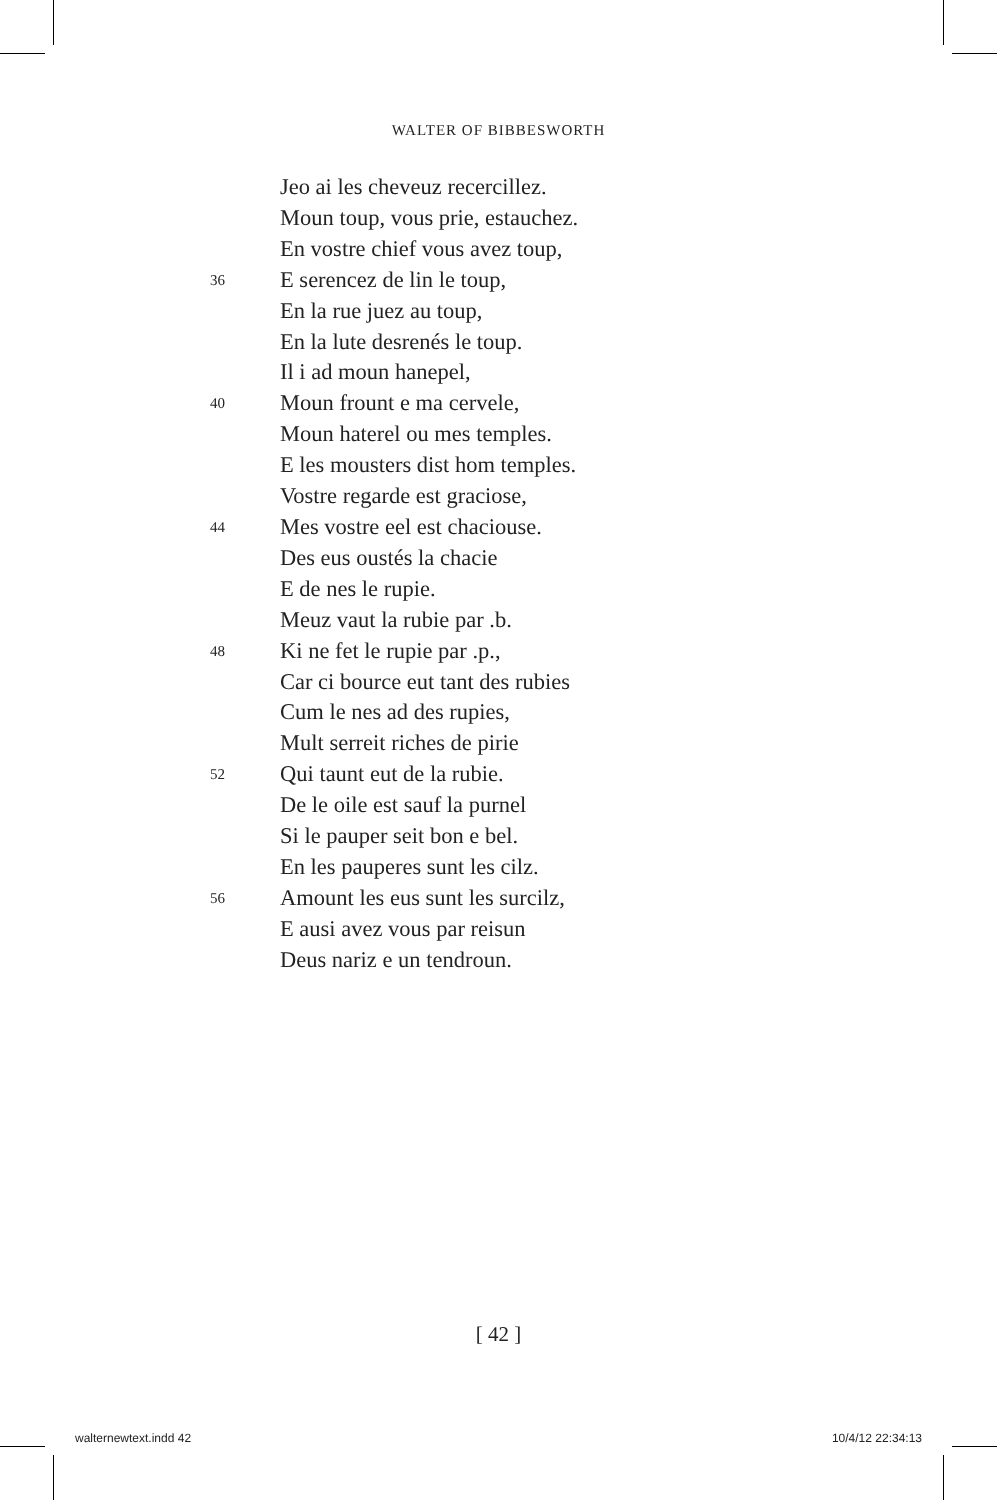WALTER OF BIBBESWORTH
Jeo ai les cheveuz recercillez.
Moun toup, vous prie, estauchez.
En vostre chief vous avez toup,
36 E serencez de lin le toup,
En la rue juez au toup,
En la lute desrenés le toup.
Il i ad moun hanepel,
40 Moun frount e ma cervele,
Moun haterel ou mes temples.
E les mousters dist hom temples.
Vostre regarde est graciose,
44 Mes vostre eel est chaciouse.
Des eus oustés la chacie
E de nes le rupie.
Meuz vaut la rubie par .b.
48 Ki ne fet le rupie par .p.,
Car ci bource eut tant des rubies
Cum le nes ad des rupies,
Mult serreit riches de pirie
52 Qui taunt eut de la rubie.
De le oile est sauf la purnel
Si le pauper seit bon e bel.
En les pauperes sunt les cilz.
56 Amount les eus sunt les surcilz,
E ausi avez vous par reisun
Deus nariz e un tendroun.
[ 42 ]
walternewtext.indd 42 10/4/12 22:34:13